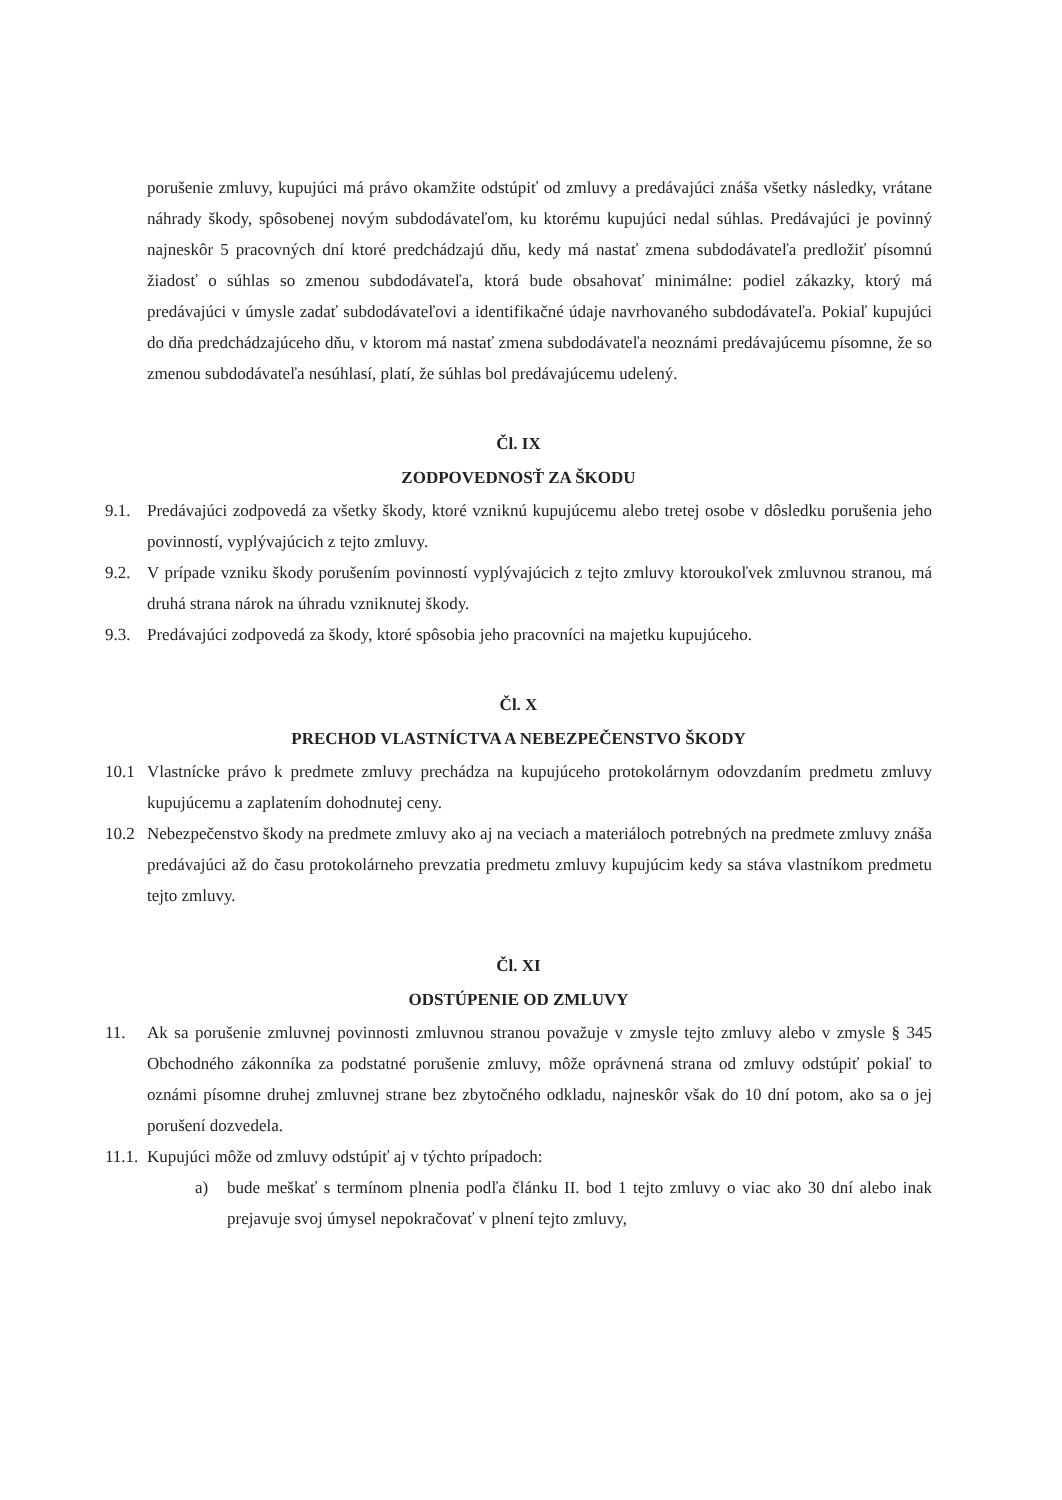porušenie zmluvy, kupujúci má právo okamžite odstúpiť od zmluvy a predávajúci znáša všetky následky, vrátane náhrady škody, spôsobenej novým subdodávateľom, ku ktorému kupujúci nedal súhlas. Predávajúci je povinný najneskôr 5 pracovných dní ktoré predchádzajú dňu, kedy má nastať zmena subdodávateľa predložiť písomnú žiadosť o súhlas so zmenou subdodávateľa, ktorá bude obsahovať minimálne: podiel zákazky, ktorý má predávajúci v úmysle zadať subdodávateľovi a identifikačné údaje navrhovaného subdodávateľa. Pokiaľ kupujúci do dňa predchádzajúceho dňu, v ktorom má nastať zmena subdodávateľa neoznámi predávajúcemu písomne, že so zmenou subdodávateľa nesúhlasí, platí, že súhlas bol predávajúcemu udelený.
Čl. IX
ZODPOVEDNOSŤ ZA ŠKODU
9.1. Predávajúci zodpovedá za všetky škody, ktoré vzniknú kupujúcemu alebo tretej osobe v dôsledku porušenia jeho povinností, vyplývajúcich z tejto zmluvy.
9.2. V prípade vzniku škody porušením povinností vyplývajúcich z tejto zmluvy ktoroukoľvek zmluvnou stranou, má druhá strana nárok na úhradu vzniknutej škody.
9.3. Predávajúci zodpovedá za škody, ktoré spôsobia jeho pracovníci na majetku kupujúceho.
Čl. X
PRECHOD VLASTNÍCTVA A NEBEZPEČENSTVO ŠKODY
10.1 Vlastnícke právo k predmete zmluvy prechádza na kupujúceho protokolárnym odovzdaním predmetu zmluvy kupujúcemu a zaplatením dohodnutej ceny.
10.2 Nebezpečenstvo škody na predmete zmluvy ako aj na veciach a materiáloch potrebných na predmete zmluvy znáša predávajúci až do času protokolárneho prevzatia predmetu zmluvy kupujúcim kedy sa stáva vlastníkom predmetu tejto zmluvy.
Čl. XI
ODSTÚPENIE OD ZMLUVY
11. Ak sa porušenie zmluvnej povinnosti zmluvnou stranou považuje v zmysle tejto zmluvy alebo v zmysle § 345 Obchodného zákonníka za podstatné porušenie zmluvy, môže oprávnená strana od zmluvy odstúpiť pokiaľ to oznámi písomne druhej zmluvnej strane bez zbytočného odkladu, najneskôr však do 10 dní potom, ako sa o jej porušení dozvedela.
11.1.
Kupujúci môže od zmluvy odstúpiť aj v týchto prípadoch:
a) bude meškať s termínom plnenia podľa článku II. bod 1 tejto zmluvy o viac ako 30 dní alebo inak prejavuje svoj úmysel nepokračovať v plnení tejto zmluvy,